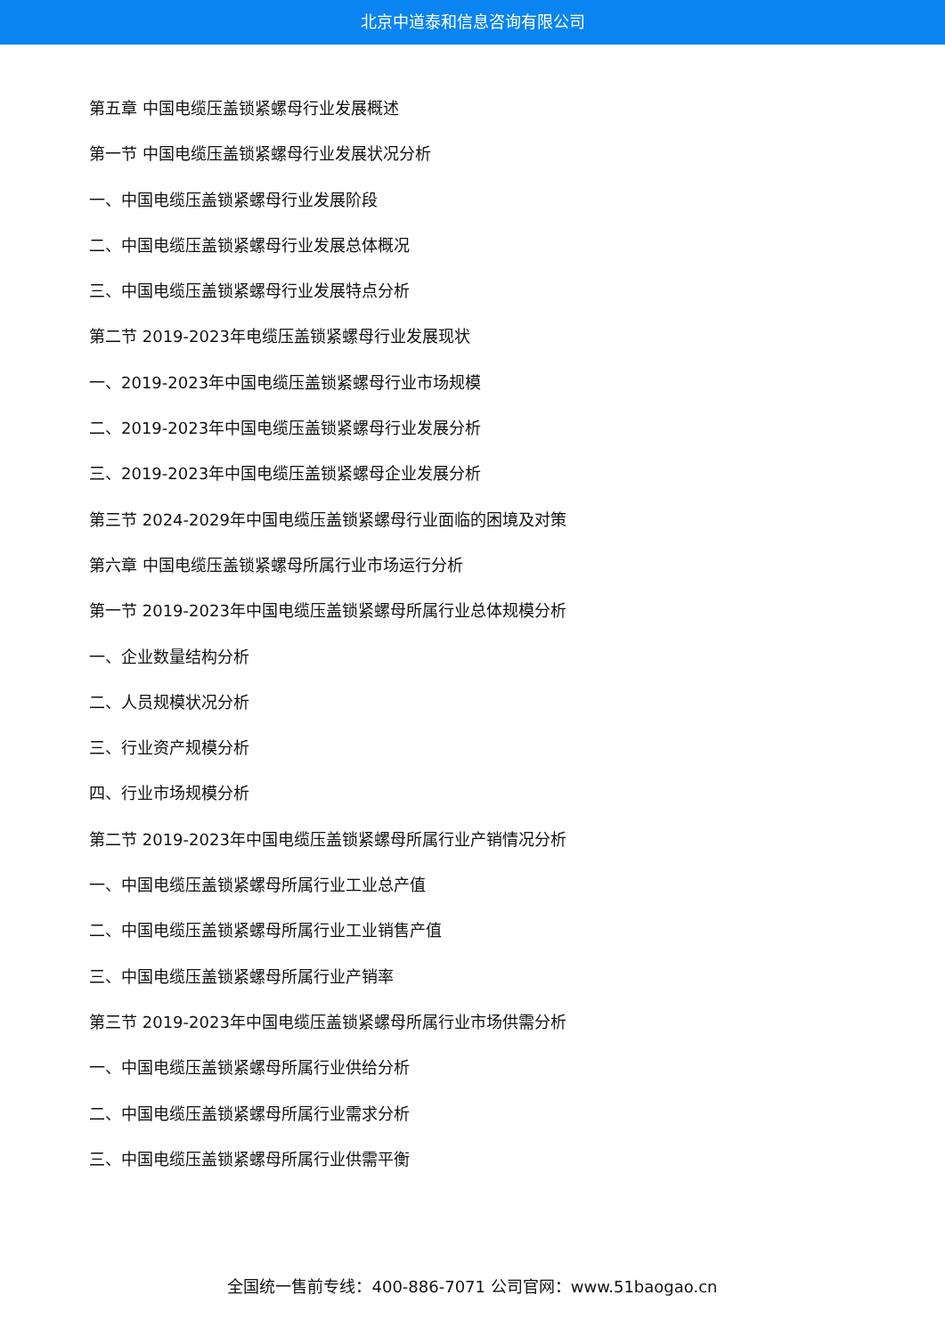北京中道泰和信息咨询有限公司
第五章 中国电缆压盖锁紧螺母行业发展概述
第一节 中国电缆压盖锁紧螺母行业发展状况分析
一、中国电缆压盖锁紧螺母行业发展阶段
二、中国电缆压盖锁紧螺母行业发展总体概况
三、中国电缆压盖锁紧螺母行业发展特点分析
第二节 2019-2023年电缆压盖锁紧螺母行业发展现状
一、2019-2023年中国电缆压盖锁紧螺母行业市场规模
二、2019-2023年中国电缆压盖锁紧螺母行业发展分析
三、2019-2023年中国电缆压盖锁紧螺母企业发展分析
第三节 2024-2029年中国电缆压盖锁紧螺母行业面临的困境及对策
第六章 中国电缆压盖锁紧螺母所属行业市场运行分析
第一节 2019-2023年中国电缆压盖锁紧螺母所属行业总体规模分析
一、企业数量结构分析
二、人员规模状况分析
三、行业资产规模分析
四、行业市场规模分析
第二节 2019-2023年中国电缆压盖锁紧螺母所属行业产销情况分析
一、中国电缆压盖锁紧螺母所属行业工业总产值
二、中国电缆压盖锁紧螺母所属行业工业销售产值
三、中国电缆压盖锁紧螺母所属行业产销率
第三节 2019-2023年中国电缆压盖锁紧螺母所属行业市场供需分析
一、中国电缆压盖锁紧螺母所属行业供给分析
二、中国电缆压盖锁紧螺母所属行业需求分析
三、中国电缆压盖锁紧螺母所属行业供需平衡
全国统一售前专线：400-886-7071 公司官网：www.51baogao.cn